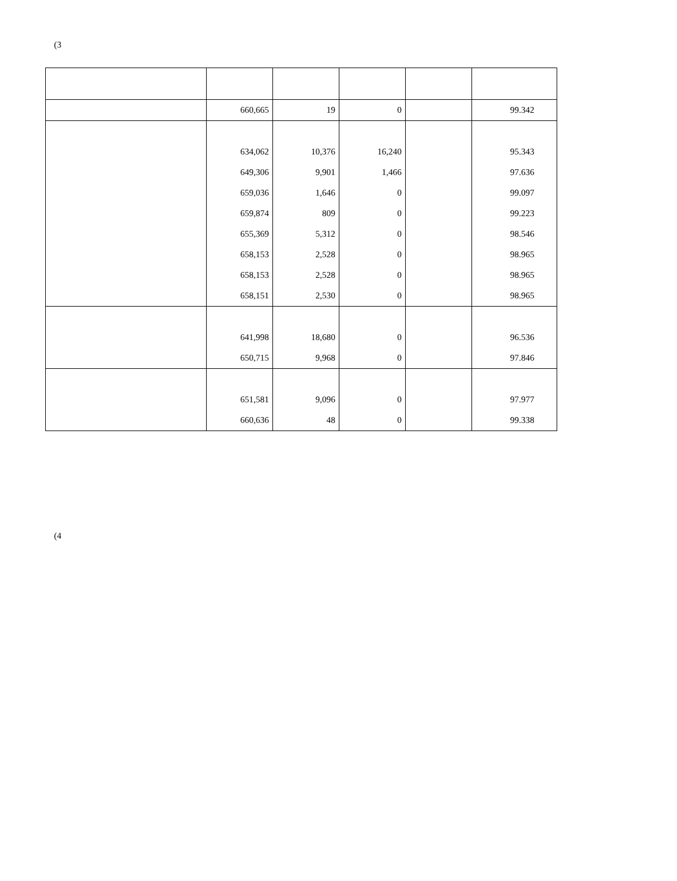(3
| | 660,665 | 19 | 0 | | 99.342 |
| | 634,062 | 10,376 | 16,240 | | 95.343 |
| | 649,306 | 9,901 | 1,466 | | 97.636 |
| | 659,036 | 1,646 | 0 | | 99.097 |
| | 659,874 | 809 | 0 | | 99.223 |
| | 655,369 | 5,312 | 0 | | 98.546 |
| | 658,153 | 2,528 | 0 | | 98.965 |
| | 658,153 | 2,528 | 0 | | 98.965 |
| | 658,151 | 2,530 | 0 | | 98.965 |
| | 641,998 | 18,680 | 0 | | 96.536 |
| | 650,715 | 9,968 | 0 | | 97.846 |
| | 651,581 | 9,096 | 0 | | 97.977 |
| | 660,636 | 48 | 0 | | 99.338 |
(4